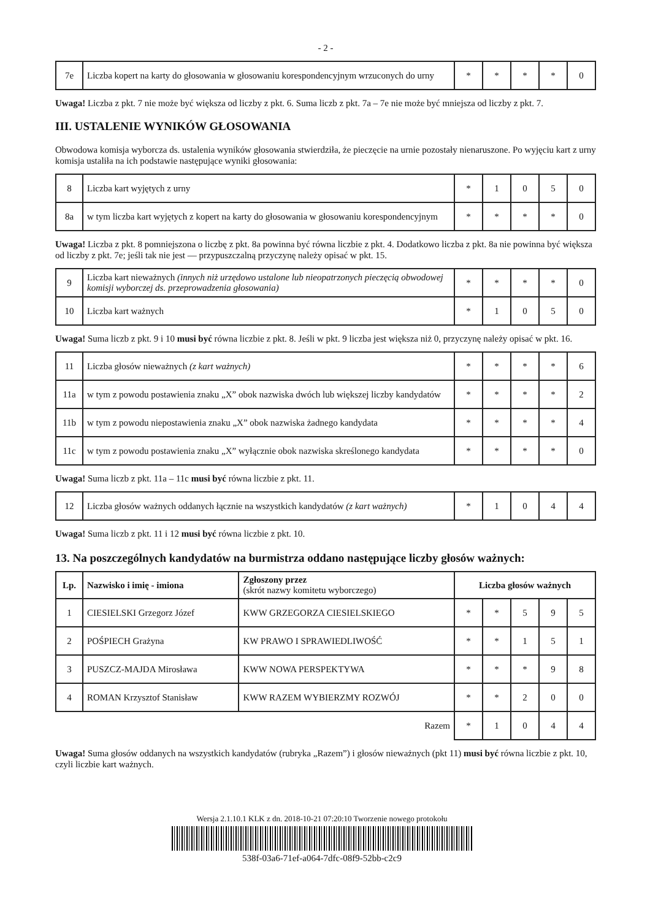- 2 -
| 7e | Liczba kopert na karty do głosowania w głosowaniu korespondencyjnym wrzuconych do urny | * | * | * | * | 0 |
Uwaga! Liczba z pkt. 7 nie może być większa od liczby z pkt. 6. Suma liczb z pkt. 7a – 7e nie może być mniejsza od liczby z pkt. 7.
III. USTALENIE WYNIKÓW GŁOSOWANIA
Obwodowa komisja wyborcza ds. ustalenia wyników głosowania stwierdziła, że pieczęcie na urnie pozostały nienaruszone. Po wyjęciu kart z urny komisja ustaliła na ich podstawie następujące wyniki głosowania:
| 8 | Liczba kart wyjętych z urny | * | 1 | 0 | 5 | 0 |
| 8a | w tym liczba kart wyjętych z kopert na karty do głosowania w głosowaniu korespondencyjnym | * | * | * | * | 0 |
Uwaga! Liczba z pkt. 8 pomniejszona o liczbę z pkt. 8a powinna być równa liczbie z pkt. 4. Dodatkowo liczba z pkt. 8a nie powinna być większa od liczby z pkt. 7e; jeśli tak nie jest — przypuszczalną przyczynę należy opisać w pkt. 15.
| 9 | Liczba kart nieważnych (innych niż urzędowo ustalone lub nieopatrzonych pieczęcią obwodowej komisji wyborczej ds. przeprowadzenia głosowania) | * | * | * | * | 0 |
| 10 | Liczba kart ważnych | * | 1 | 0 | 5 | 0 |
Uwaga! Suma liczb z pkt. 9 i 10 musi być równa liczbie z pkt. 8. Jeśli w pkt. 9 liczba jest większa niż 0, przyczynę należy opisać w pkt. 16.
| 11 | Liczba głosów nieważnych (z kart ważnych) | * | * | * | * | 6 |
| 11a | w tym z powodu postawienia znaku „X” obok nazwiska dwóch lub większej liczby kandydatów | * | * | * | * | 2 |
| 11b | w tym z powodu niepostawienia znaku „X” obok nazwiska żadnego kandydata | * | * | * | * | 4 |
| 11c | w tym z powodu postawienia znaku „X” wyłącznie obok nazwiska skreślonego kandydata | * | * | * | * | 0 |
Uwaga! Suma liczb z pkt. 11a – 11c musi być równa liczbie z pkt. 11.
| 12 | Liczba głosów ważnych oddanych łącznie na wszystkich kandydatów (z kart ważnych) | * | 1 | 0 | 4 | 4 |
Uwaga! Suma liczb z pkt. 11 i 12 musi być równa liczbie z pkt. 10.
13. Na poszczególnych kandydatów na burmistrza oddano następujące liczby głosów ważnych:
| Lp. | Nazwisko i imię - imiona | Zgłoszony przez (skrót nazwy komitetu wyborczego) | Liczba głosów ważnych | | | | |
| --- | --- | --- | --- | --- | --- | --- | --- |
| 1 | CIESIELSKI Grzegorz Józef | KWW GRZEGORZA CIESIELSKIEGO | * | * | 5 | 9 | 5 |
| 2 | POŚPIECH Grażyna | KW PRAWO I SPRAWIEDLIWOŚĆ | * | * | 1 | 5 | 1 |
| 3 | PUSZCZ-MAJDA Mirosława | KWW NOWA PERSPEKTYWA | * | * | * | 9 | 8 |
| 4 | ROMAN Krzysztof Stanisław | KWW RAZEM WYBIERZMY ROZWÓJ | * | * | 2 | 0 | 0 |
| Razem | | | * | 1 | 0 | 4 | 4 |
Uwaga! Suma głosów oddanych na wszystkich kandydatów (rubryka „Razem”) i głosów nieważnych (pkt 11) musi być równa liczbie z pkt. 10, czyli liczbie kart ważnych.
Wersja 2.1.10.1 KLK z dn. 2018-10-21 07:20:10 Tworzenie nowego protokołu
538f-03a6-71ef-a064-7dfc-08f9-52bb-c2c9